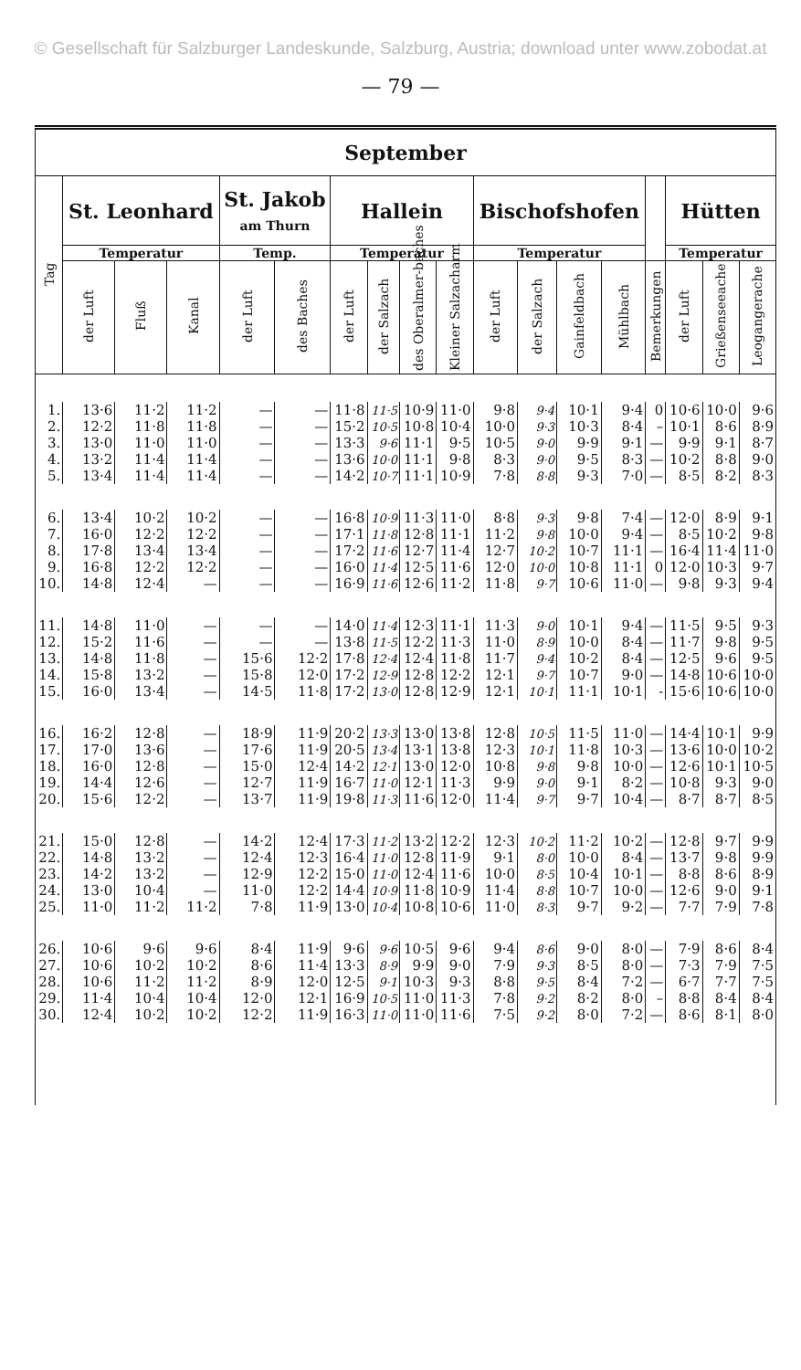© Gesellschaft für Salzburger Landeskunde, Salzburg, Austria; download unter www.zobodat.at
— 79 —
| September | | | | | | | | | | | | | | | | | |
| --- | --- | --- | --- | --- | --- | --- | --- | --- | --- | --- | --- | --- | --- | --- | --- | --- | --- |
| Tag | St. Leonhard | | | St. Jakob am Thurn | | Hallein | | | | Bischofshofen | | | | | Hütten | | |
| | Temperatur | | | Temp. | | Temperatur | | | | Temperatur | | | | | Temperatur | | |
| | der Luft | Fluß | Kanal | der Luft | des Baches | der Luft | der Salzach | des Oberalmer-baches | Kleiner Salzacharm | der Luft | der Salzach | Gainfeldbach | Mühlbach | Bemerkungen | der Luft | Grießenseeache | Leogangerache |
| 1. | 13·6 | 11·2 | 11·2 | — | — | 11·8 | 11·5 | 10·9 | 11·0 | 9·8 | 9·4 | 10·1 | 9·4 | 0 | 10·6 | 10·0 | 9·6 |
| 2. | 12·2 | 11·8 | 11·8 | — | — | 15·2 | 10·5 | 10·8 | 10·4 | 10·0 | 9·3 | 10·3 | 8·4 | – | 10·1 | 8·6 | 8·9 |
| 3. | 13·0 | 11·0 | 11·0 | — | — | 13·3 | 9·6 | 11·1 | 9·5 | 10·5 | 9·0 | 9·9 | 9·1 | — | 9·9 | 9·1 | 8·7 |
| 4. | 13·2 | 11·4 | 11·4 | — | — | 13·6 | 10·0 | 11·1 | 9·8 | 8·3 | 9·0 | 9·5 | 8·3 | — | 10·2 | 8·8 | 9·0 |
| 5. | 13·4 | 11·4 | 11·4 | — | — | 14·2 | 10·7 | 11·1 | 10·9 | 7·8 | 8·8 | 9·3 | 7·0 | — | 8·5 | 8·2 | 8·3 |
| 6. | 13·4 | 10·2 | 10·2 | — | — | 16·8 | 10·9 | 11·3 | 11·0 | 8·8 | 9·3 | 9·8 | 7·4 | — | 12·0 | 8·9 | 9·1 |
| 7. | 16·0 | 12·2 | 12·2 | — | — | 17·1 | 11·8 | 12·8 | 11·1 | 11·2 | 9·8 | 10·0 | 9·4 | — | 8·5 | 10·2 | 9·8 |
| 8. | 17·8 | 13·4 | 13·4 | — | — | 17·2 | 11·6 | 12·7 | 11·4 | 12·7 | 10·2 | 10·7 | 11·1 | — | 16·4 | 11·4 | 11·0 |
| 9. | 16·8 | 12·2 | 12·2 | — | — | 16·0 | 11·4 | 12·5 | 11·6 | 12·0 | 10·0 | 10·8 | 11·1 | 0 | 12·0 | 10·3 | 9·7 |
| 10. | 14·8 | 12·4 | — | — | — | 16·9 | 11·6 | 12·6 | 11·2 | 11·8 | 9·7 | 10·6 | 11·0 | — | 9·8 | 9·3 | 9·4 |
| 11. | 14·8 | 11·0 | — | — | — | 14·0 | 11·4 | 12·3 | 11·1 | 11·3 | 9·0 | 10·1 | 9·4 | — | 11·5 | 9·5 | 9·3 |
| 12. | 15·2 | 11·6 | — | — | — | 13·8 | 11·5 | 12·2 | 11·3 | 11·0 | 8·9 | 10·0 | 8·4 | — | 11·7 | 9·8 | 9·5 |
| 13. | 14·8 | 11·8 | — | 15·6 | 12·2 | 17·8 | 12·4 | 12·4 | 11·8 | 11·7 | 9·4 | 10·2 | 8·4 | — | 12·5 | 9·6 | 9·5 |
| 14. | 15·8 | 13·2 | — | 15·8 | 12·0 | 17·2 | 12·9 | 12·8 | 12·2 | 12·1 | 9·7 | 10·7 | 9·0 | — | 14·8 | 10·6 | 10·0 |
| 15. | 16·0 | 13·4 | — | 14·5 | 11·8 | 17·2 | 13·0 | 12·8 | 12·9 | 12·1 | 10·1 | 11·1 | 10·1 | - | 15·6 | 10·6 | 10·0 |
| 16. | 16·2 | 12·8 | — | 18·9 | 11·9 | 20·2 | 13·3 | 13·0 | 13·8 | 12·8 | 10·5 | 11·5 | 11·0 | — | 14·4 | 10·1 | 9·9 |
| 17. | 17·0 | 13·6 | — | 17·6 | 11·9 | 20·5 | 13·4 | 13·1 | 13·8 | 12·3 | 10·1 | 11·8 | 10·3 | — | 13·6 | 10·0 | 10·2 |
| 18. | 16·0 | 12·8 | — | 15·0 | 12·4 | 14·2 | 12·1 | 13·0 | 12·0 | 10·8 | 9·8 | 9·8 | 10·0 | — | 12·6 | 10·1 | 10·5 |
| 19. | 14·4 | 12·6 | — | 12·7 | 11·9 | 16·7 | 11·0 | 12·1 | 11·3 | 9·9 | 9·0 | 9·1 | 8·2 | — | 10·8 | 9·3 | 9·0 |
| 20. | 15·6 | 12·2 | — | 13·7 | 11·9 | 19·8 | 11·3 | 11·6 | 12·0 | 11·4 | 9·7 | 9·7 | 10·4 | — | 8·7 | 8·7 | 8·5 |
| 21. | 15·0 | 12·8 | — | 14·2 | 12·4 | 17·3 | 11·2 | 13·2 | 12·2 | 12·3 | 10·2 | 11·2 | 10·2 | — | 12·8 | 9·7 | 9·9 |
| 22. | 14·8 | 13·2 | — | 12·4 | 12·3 | 16·4 | 11·0 | 12·8 | 11·9 | 9·1 | 8·0 | 10·0 | 8·4 | — | 13·7 | 9·8 | 9·9 |
| 23. | 14·2 | 13·2 | — | 12·9 | 12·2 | 15·0 | 11·0 | 12·4 | 11·6 | 10·0 | 8·5 | 10·4 | 10·1 | — | 8·8 | 8·6 | 8·9 |
| 24. | 13·0 | 10·4 | — | 11·0 | 12·2 | 14·4 | 10·9 | 11·8 | 10·9 | 11·4 | 8·8 | 10·7 | 10·0 | — | 12·6 | 9·0 | 9·1 |
| 25. | 11·0 | 11·2 | 11·2 | 7·8 | 11·9 | 13·0 | 10·4 | 10·8 | 10·6 | 11·0 | 8·3 | 9·7 | 9·2 | — | 7·7 | 7·9 | 7·8 |
| 26. | 10·6 | 9·6 | 9·6 | 8·4 | 11·9 | 9·6 | 9·6 | 10·5 | 9·6 | 9·4 | 8·6 | 9·0 | 8·0 | — | 7·9 | 8·6 | 8·4 |
| 27. | 10·6 | 10·2 | 10·2 | 8·6 | 11·4 | 13·3 | 8·9 | 9·9 | 9·0 | 7·9 | 9·3 | 8·5 | 8·0 | — | 7·3 | 7·9 | 7·5 |
| 28. | 10·6 | 11·2 | 11·2 | 8·9 | 12·0 | 12·5 | 9·1 | 10·3 | 9·3 | 8·8 | 9·5 | 8·4 | 7·2 | — | 6·7 | 7·7 | 7·5 |
| 29. | 11·4 | 10·4 | 10·4 | 12·0 | 12·1 | 16·9 | 10·5 | 11·0 | 11·3 | 7·8 | 9·2 | 8·2 | 8·0 | – | 8·8 | 8·4 | 8·4 |
| 30. | 12·4 | 10·2 | 10·2 | 12·2 | 11·9 | 16·3 | 11·0 | 11·0 | 11·6 | 7·5 | 9·2 | 8·0 | 7·2 | — | 8·6 | 8·1 | 8·0 |